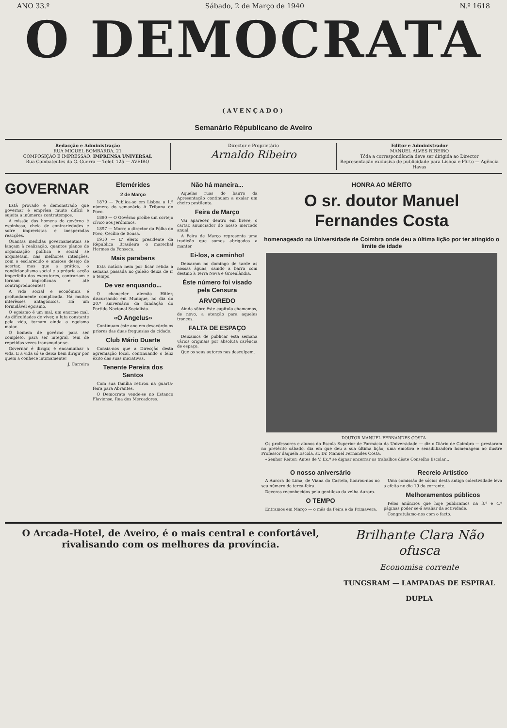ANO 33.º Sábado, 2 de Março de 1940 N.º 1618
O DEMOCRATA (AVENÇADO)
Semanário Rèpublicano de Aveiro
Redacção e Administração
RUA MIGUEL BOMBARDA, 21
COMPOSIÇÃO E IMPRESSÃO: IMPRENSA UNIVERSAL
Rua Combatentes da G. Guerra — Telef. 125 — AVEIRO
Director e Proprietário
Arnaldo Ribeiro
Editor e Administrador
MANUEL ALVES RIBEIRO
Tôda a correspondência deve ser dirigida ao Director
Representação exclusiva de publicidade para Lisboa e Pôrto — Agência Havas
GOVERNAR
Está provado e demonstrado que governar é emprêsa muito difícil e sujeita a inúmeros contratempos.
A missão dos homens de govêrno é espinhosa, cheia de contrariedades e sofre imprevistas e inesperadas reacções.
Quantas medidas governamentais se lançam à realização, quantos planos de organização política e social se arquitetam, nas melhores intenções, com o esclarecido e ansioso desejo de acertar, mas que a prática, o condicionalismo social e a própria acção imperfeita dos executores, contrariam e tornam improfícuas e até contraproducentes!
A vida social e económica é profundamente complicada. Há muitos interêsses antagónicos. Há um formidável egoismo.
O egoismo é um mal, um enorme mal. As dificuldades de viver, a luta constante pela vida, tornam ainda o egoismo maior.
O homem de govêrno para ser completo, para ser integral, tem de repetidas vezes transmudar-se.
Governar é dirigir, é encaminhar a vida. E a vida só se deixa bem dirigir por quem a conhece intimamente!
J. Carreira
Efemérides
2 de Março
1879 — Publica-se em Lisboa o 1.º número do semanário A Tribuna do Povo.
1890 — O Govêrno proíbe um cortejo cívico aos Jerónimos.
1897 — Morre o director da Fôlha do Povo, Cecílio de Sousa.
1910 — E' eleito presidente da Rèpublica Brasileira o marechal Hermes da Fonseca.
Mais parabens
Esta notícia nem por ficar retida a semana passada no galeão deixa de ir a tempo.
De vez enquando...
O chanceler alemão Hitler, discursando em Munique, no dia do 20.º aniversário da fundação do Partido Nacional Socialista.
«O Angelus»
Continuam êste ano em desacôrdo os priores das duas freguesias da cidade.
Club Mário Duarte
Consia-nos que a Direcção desta agremiação local, continuando o feliz êxito das suas iniciativas.
Tenente Pereira dos Santos
Com sua família retirou na guarta-feira para Abrantes.
O Democrata vende-se no Estanco Flaviense, Rua dos Mercadores.
Não há maneira...
Aquelas ruas do bairro da Apresentação continuam a exalar um cheiro pestilento.
Feira de Março
Vai aparecer, dentro em breve, o cartaz anunciador do nosso mercado anual.
A Feira de Março representa uma tradição que somos abrigados a manter.
Ei-los, a caminho!
Deixaram no domingo de tarde as nossas águas, saindo a barra com destino à Terra Nova e Groenlândia.
Éste número foi visado pela Censura
ARVOREDO
Ainda sôbre êste capítulo chamamos, de novo, a atenção para aqueles troncos.
FALTA DE ESPAÇO
Deixamos de publicar esta semana vários originais por absoluta carência de espaço.
Que os seus autores nos desculpem.
HONRA AO MÉRITO
O sr. doutor Manuel Fernandes Costa
homenageado na Universidade de Coimbra onde deu a última lição por ter atingido o limite de idade
DOUTOR MANUEL FERNANDES COSTA
Os professores e alunos da Escola Superior de Farmácia da Universidade — diz o Diário de Coimbra — prestaram no pretérito sábado, dia em que deu a sua última lição, uma emotiva e sensibilizadora homenagem ao ilustre Professor daquela Escola, sr. Dr. Manuel Fernandes Costa.
«Senhor Reitor: Antes de V. Ex.ª se dignar encerrar os trabalhos dêste Conselho Escolar...
O nosso aniversário
A Aurora do Lima, de Viana do Castelo, honrou-nos no seu número de terça-feira.
Deveras reconhecidos pela gentileza da velha Aurora.
O TEMPO
Entramos em Março — o mês da Feira e da Primavera.
Recreio Artístico
Uma comissão de sócios desta antiga colectividade leva a efeito no dia 19 do corrente.
Melhoramentos públicos
Pelos anúncios que hoje publicamos na 3.ª e 4.ª páginas poder se-á avaliar da actividade.
Congratulamo-nos com o facto.
O Arcada-Hotel, de Aveiro, é o mais central e confortável, rivalisando com os melhores da província.
Brilhante Clara Não ofusca
Economisa corrente
TUNGSRAM — LAMPADAS DE ESPIRAL DUPLA